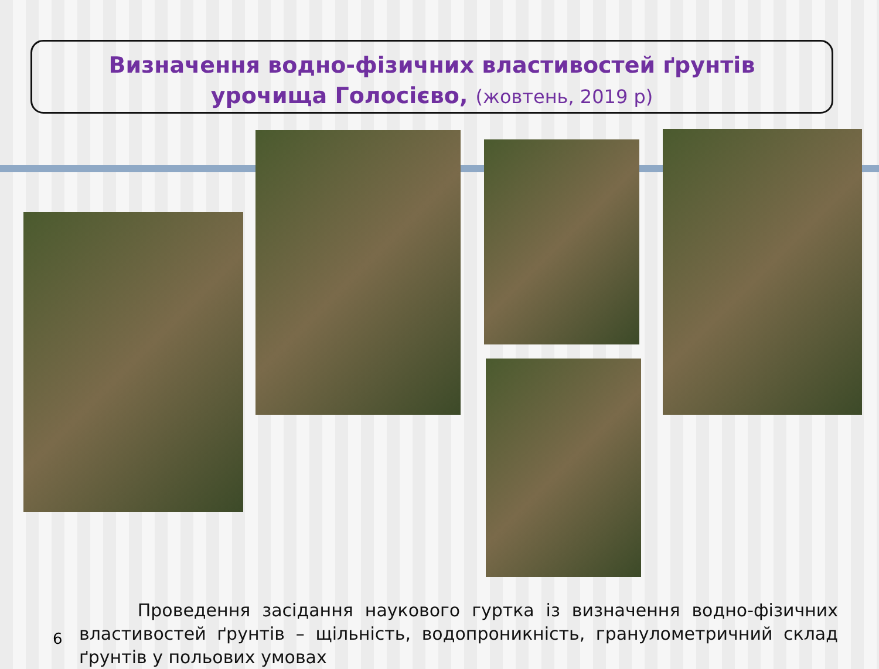Визначення водно-фізичних властивостей ґрунтів
урочища Голосієво, (жовтень, 2019 р)
6
Проведення засідання наукового гуртка із визначення водно-фізичних властивостей ґрунтів – щільність, водопроникність, гранулометричний склад ґрунтів у польових умовах